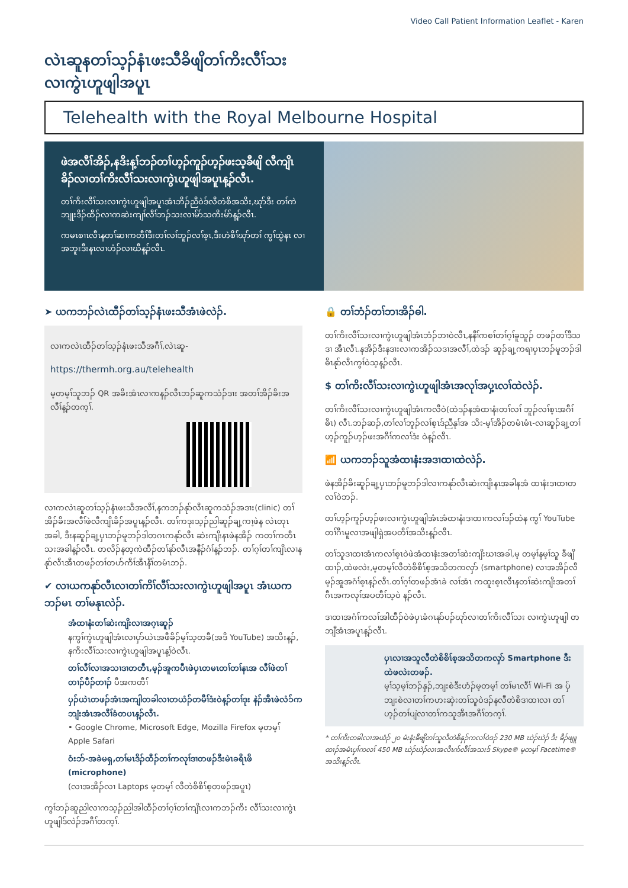Video Call Patient Information Leaflet - Karen
လဲၤဆူနတၢ်သ့ၣ်နံၤဖးသီခိဖျိတၢ်ကိးလီၢ်သး
လၢကွဲၤဟူဖျါအပူၤ
Telehealth with the Royal Melbourne Hospital
ဖဲအလီၢ်အိၣ်,နဒိးန့ၢ်ဘၣ်တၢ်ဟ့ၣ်ကူၣ်ဟ့ၣ်ဖးသ့ခီဖျိ လီကျိၤခိၣ်လၢတၢ်ကိးလီၢ်သးလၢကွဲၤဟူဖျါအပူၤန့ၣ်လီၤ.
တၢ်ကိးလီၢ်သးလၢကွဲၤဟူဖျါအပူၤအံၤဘိၣ်ညီဝဲဒ်လီတဲစိအသိး,ဃုာ်ဒီး တၢ်ကဲ ဘျုးဒိၣ်ထီၣ်လၢကဆဲးကျၢ်လီၢ်ဘၣ်သးလၢမ်ာ်သကိးမ်ာ်န့ၣ်လီၤ.
ကမၤစၢၤလီၤနတၢ်ဆၢကတီၢ်ဒီးတၢ်လၢ်ဘူၣ်လၢ်စ့ၤ,ဒီးဟဲစိၢ်ဃုာ်တၢ် ကွၢ်ထွဲနၤ လၢအဘူးဒီးနၤလၢဟံၣ်လၢဃီန့ၣ်လီၤ.
➤ ယကဘၣ်လဲၤထီၣ်တၢ်သ့ၣ်နံၤဖးသီအံၤဖဲလဲၣ်.
လၢကလဲၤထီၣ်တၢ်သ့ၣ်နံၤဖးသီအဂီၢ်,လဲၤဆူ-
https://thermh.org.au/telehealth
မ့တမ့ၢ်သူဘၣ် QR အခိးအံၤလၢကနၣ်လီၤဘၣ်ဆူကသံၣ်ဒၢး အတၢ်အိၣ်ခိးအလီၢ်န့ၣ်တက့ၢ်.
လၢကလဲၤဆူတၢ်သ့ၣ်နံၤဖးသီအလီၢ်,နကဘၣ်နုာ်လီၤဆူကသံၣ်အဒၢး(clinic) တၢ်အိၣ်ခိးအလီၢ်ဖဲလီကျိၤခိၣ်အပူၤန့ၣ်လီၤ. တၢ်ကဒုးသ့ၣ်ညါဆူၣ်ချ့ကၢ့ဖဲန လဲၤတုၤအခါ, ဒီးနဆူၣ်ချ့ပှၤဘၣ်မူဘၣ်ဒါတဂၤကနုာ်လီၤ ဆဲးကျိးနၤဖဲနအိၣ် ကတၢ်ကတီၤသးအခါန့ၣ်လီၤ. တလိၣ်နတ့ကဲထီၣ်တၢ်နုာ်လီၤအနီၣ်ဂံၢ်န့ၣ်ဘၣ်. တၢ်ဂ့ၢ်တၢ်ကျိၤလၢနနုာ်လီၤအီၤတဖၣ်တၢ်တဟ်ကီၢ်အီၤနီၢ်တမံၤဘၣ်.
✔ လၢယကနုာ်လီၤလၢတၢ်ကိၢ်လီၢ်သးလၢကွဲၤဟူဖျါအပူၤ အံၤယကဘၣ်မၤ တၢ်မနုၤလဲၣ်.
အံထၢနံးတၢ်ဆဲးကျိးလၢအဂ့ၤဆူၣ်
နကွၢ်ကွဲၤဟူဖျါအံၤလၢပှာ်ယဲၤအဖီခိၣ်မ့ၢ်သ့တခီ(အဒိ YouTube) အသိးန့ၣ်, နကိးလီၢ်သးလၢကွဲၤဟူဖျါအပူၤန့ၢ်ဝဲလီၤ.
တၢ်လီၢ်လၢအသၢဒၢတတီၤ,မ့ၣ်အူကပီၤဖဲပှၤတမၤတၢ်တၢ်နၤအ လီၢ်ဖဲတၢ်တၢၣ်ပီၣ်တၢၣ် ပီအကတီၢ်
ပှၣ်ယဲၤတဖၣ်အံၤအကျါတခါလၢတယံၣ်တမီၢ်ဒံးဝဲန့ၣ်တၢ်ဒုး နဲၣ်အီၤဖဲလံၥ်ကဘျံးအံၤအလီၢ်ခံတပၤန့ၣ်လီၤ.
• Google Chrome, Microsoft Edge, Mozilla Firefox မ့တမ့ၢ် Apple Safari
ဝံးဘ်-အခဲမရှ,တၢ်မၤဒိၣ်ထီၣ်တၢ်ကလုၢ်ဒၢတဖၣ်ဒီးမဲၤခရိၤဖိ (microphone)
(လၢအအိၣ်လၢ Laptops မ့တမ့ၢ် လီတဲစိစိၤ်စ့တဖၣ်အပူၤ)
ကွၢ်ဘၣ်ဆူညါလၢကသ့ၣ်ညါအါထီၣ်တၢ်ဂ့ၢ်တၢ်ကျိၤလၢကဘၣ်ကိး လီၢ်သးလၢကွဲၤဟူဖျါဒ်လဲၣ်အဂီၢ်တက့ၢ်.
🔒 တၢ်ဘံၣ်တၢ်ဘၢအိၣ်ဓါ.
တၢ်ကိးလီၢ်သးလၢကွဲၤဟူဖျါအံၤဘံၣ်ဘၢဝဲလီၤ,နနီၢ်ကစၢ်တၢ်ဂ့ၢ်ခူသူၣ် တဖၣ်တၢ်ဒီသဒၢ အီၤလီၤ.နအိၣ်ဒီးနဒၢးလၢကအိၣ်သဒၢအလီၢ်,ထဲဒၣ် ဆူၣ်ချ့ကရၢပှၤဘၣ်မူဘၣ်ဒါဓိၤနုာ်လီၤကွၢ်ဝဲသ့န့ၣ်လီၤ.
$ တၢ်ကိးလီၢ်သးလၢကွဲၤဟူဖျါအံၤအလုၢ်အပှ့ၤလၢ်ထဲလဲၣ်.
တၢ်ကိးလီၢ်သးလၢကွဲၤဟူဖျါအံၤကလီဝဲ(ထဲဒၣ်နအံထၢနံးတၢ်လၢ် ဘူၣ်လၢ်စ့ၤအဂီၢ်ဓိၤ) လီၤ.ဘၣ်ဆၣ်,တၢ်လၢ်ဘူၣ်လၢ်စ့ၤဒ်ညီနုၢ်အ သိး-မ့ၢ်အိၣ်တမံၤမံၤ-လၢဆူၣ်ချ့တၢ် ဟ့ၣ်ကူၣ်ဟ့ၣ်ဖးအဂီၢ်ကလၢ်ဒံး ဝဲန့ၣ်လီၤ.
📶 ယကဘၣ်သူအံထၢနံးအဒၢထၢထဲလဲၣ်.
ဖဲနအိၣ်ခိးဆူၣ်ချ့ပှၤဘၣ်မူဘၣ်ဒါလၢကနုာ်လီၤဆဲးကျိးနၤအခါနအံ ထၢနံးဒၢထၢတလၢ်ဝဲဘၣ်.
တၢ်ဟ့ၣ်ကူၣ်ဟ့ၣ်ဖးလၢကွဲၤဟူဖျါအံၤအံထၢနံးဒၢထၢကလၢ်ဒၣ်ထဲန ကွၢ် YouTube တၢ်ဂီၤမူလၢအဖျါရှဲအပတီၢ်အသိးန့ၣ်လီၤ.
တၢ်သူဒၢထၢအံၤကလၢ်စ့ၤဝဲဖဲအံထၢနံးအတၢ်ဆဲးကျိးဃၢအခါ,မ့ တမ့ၢ်နမ့ၢ်သူ ခီဖျိထၢၣ်,ထဲဖလဲး,မ့တမ့ၢ်လီတဲစိစိၤ်စ့အသိတကလှာ် (smartphone) လၢအအိၣ်လီမ့ၣ်အူအဂံၢ်စ့ၤန့ၣ်လီၤ.တၢ်ဂ့ၢ်တဖၣ်အံၤခဲ လၢ်အံၤ ကထူးစ့ၤလီၤနတၢ်ဆဲးကျိးအတၢ်ဂီၤအကလုၢ်အပတီၢ်သ့ဝဲ န့ၣ်လီၤ.
ဒၢထၢအဂံၢ်ကလၢ်အါထီၣ်ဝဲဖဲပှၤခံဂၤနုာ်ပၣ်ဃုာ်လၢတၢ်ကိးလီၢ်သး လၢကွဲၤဟူဖျါ တဘျီအံၤအပူၤန့ၣ်လီၤ.
ပှၤလၢအသူလီတဲစိစိၤ်စ့အသိတကလှာ် Smartphone ဒီးထဲဖလဲးတဖၣ်.
မ့ၢ်သ့မ့ၢ်ဘၣ်နှၣ်,ဘျးစဲဒီးဟံၣ်မ့တမ့ၢ် တၢ်မၤလီၢ် Wi-Fi အ ပှ်ဘျးစဲလၢတၢ်ကဟးဆှဲးတၢ်သူဝဲဒၣ်နလီတဲစိဒၢထၢလၢ တၢ်ဟ့ၣ်တၢ်ပျဲလၢတၢ်ကသူအီၤအဂီၢ်တက့ၢ်.
* တၢ်ကိးတခါလၢအယံၣ် ၂၀ မံးနံးခီဖျိတၢ်သူလီတဲစိနှၣ်ကလၢ်ဝဲဒၣ် 230 MB ဃဲၣ်ဃဲၣ် ဒီး ခီၣ်ဖျူထၢၣ်အမံၤပှၢ်ကလၢ် 450 MB ဃဲၣ်ဃဲၣ်လၢအလီၤက်လီၢ်အသးဒ် Skype® မ့တမ့ၢ် Facetime® အသိးန့ၣ်လီၤ.